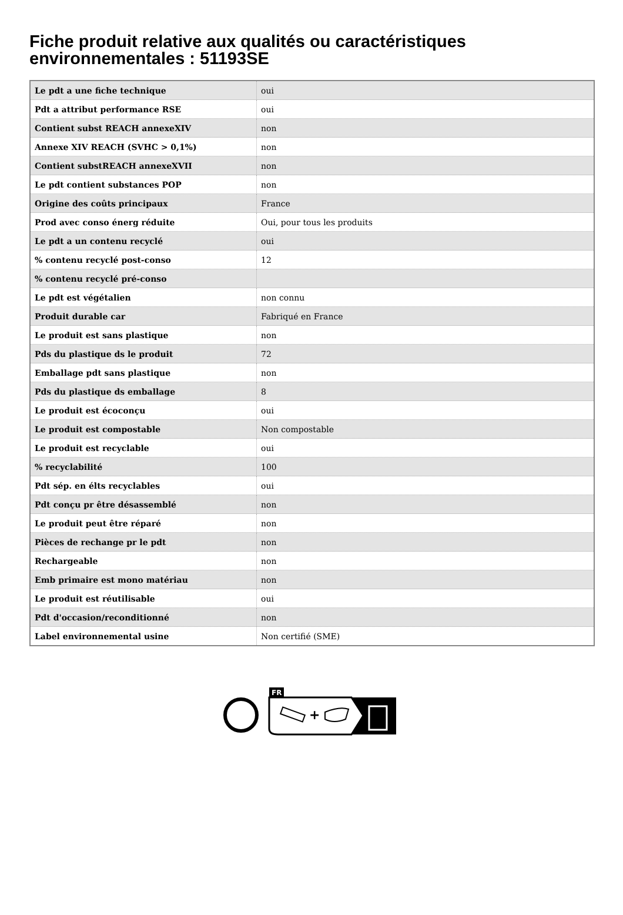Fiche produit relative aux qualités ou caractéristiques environnementales : 51193SE
| Le pdt a une fiche technique | oui |
| Pdt a attribut performance RSE | oui |
| Contient subst REACH annexeXIV | non |
| Annexe XIV REACH (SVHC > 0,1%) | non |
| Contient substREACH annexeXVII | non |
| Le pdt contient substances POP | non |
| Origine des coûts principaux | France |
| Prod avec conso énerg réduite | Oui, pour tous les produits |
| Le pdt a un contenu recyclé | oui |
| % contenu recyclé post-conso | 12 |
| % contenu recyclé pré-conso | |
| Le pdt est végétalien | non connu |
| Produit durable car | Fabriqué en France |
| Le produit est sans plastique | non |
| Pds du plastique ds le produit | 72 |
| Emballage pdt sans plastique | non |
| Pds du plastique ds emballage | 8 |
| Le produit est écoconçu | oui |
| Le produit est compostable | Non compostable |
| Le produit est recyclable | oui |
| % recyclabilité | 100 |
| Pdt sép. en élts recyclables | oui |
| Pdt conçu pr être désassemblé | non |
| Le produit peut être réparé | non |
| Pièces de rechange pr le pdt | non |
| Rechargeable | non |
| Emb primaire est mono matériau | non |
| Le produit est réutilisable | oui |
| Pdt d'occasion/reconditionné | non |
| Label environnemental usine | Non certifié (SME) |
FR
+